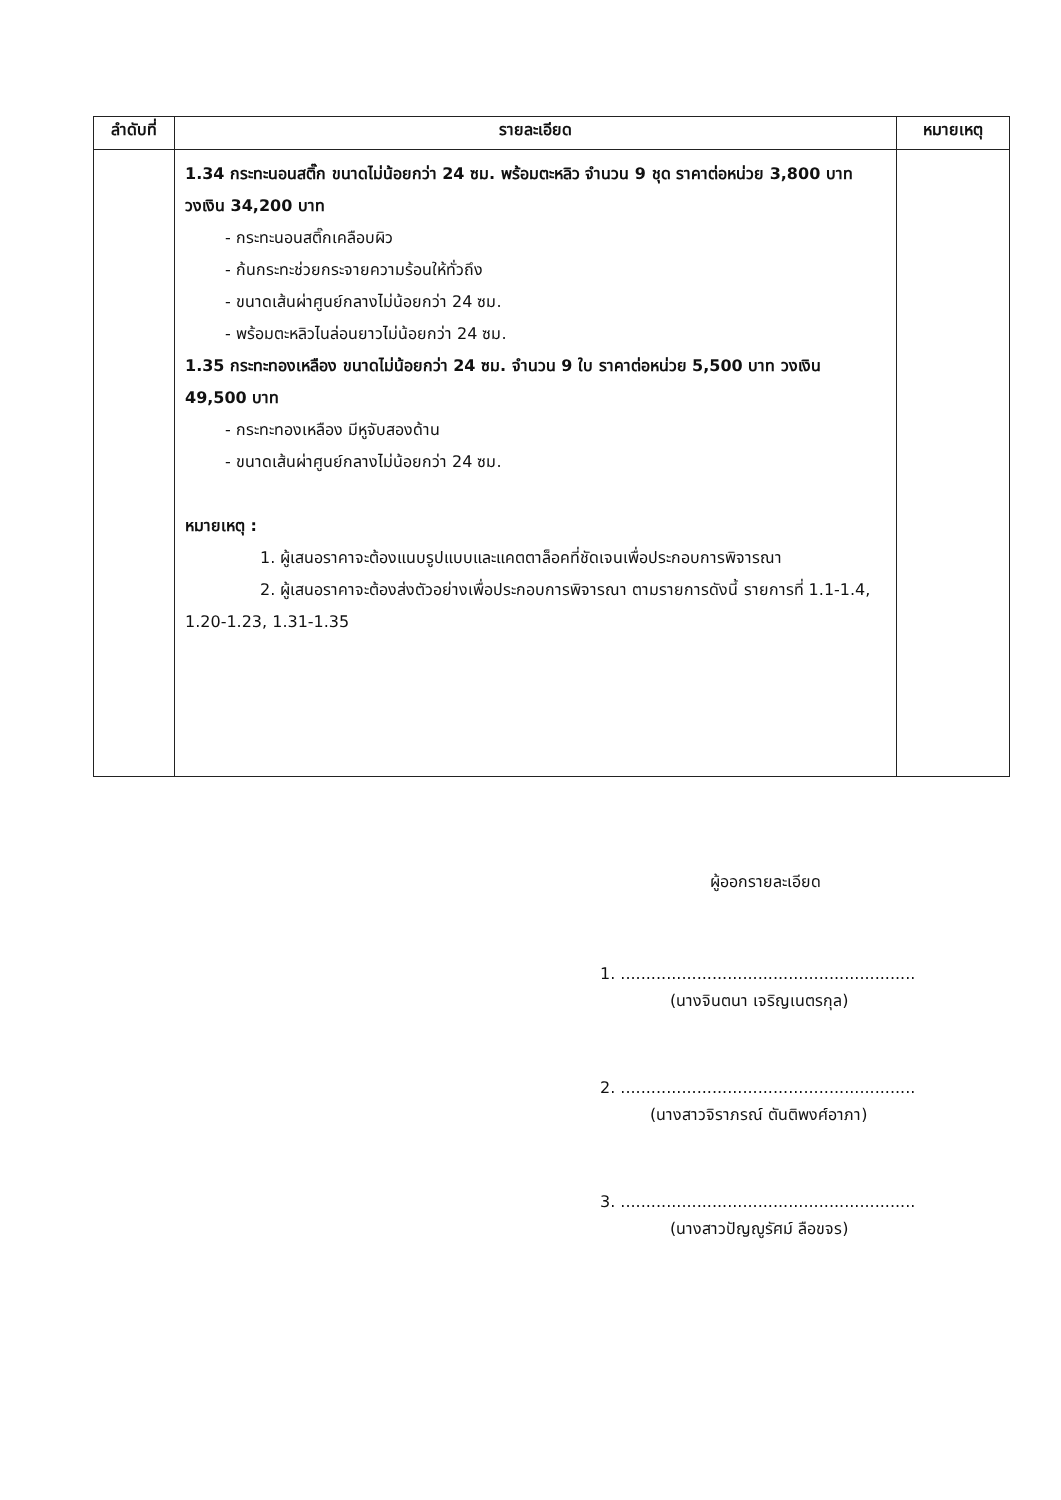| ลำดับที่ | รายละเอียด | หมายเหตุ |
| --- | --- | --- |
| | 1.34 กระทะนอนสติ๊ก ขนาดไม่น้อยกว่า 24 ซม. พร้อมตะหลิว จำนวน 9 ชุด ราคาต่อหน่วย 3,800 บาท วงเงิน 34,200 บาท - กระทะนอนสติ๊กเคลือบผิว - ก้นกระทะช่วยกระจายความร้อนให้ทั่วถึง - ขนาดเส้นผ่าศูนย์กลางไม่น้อยกว่า 24 ซม. - พร้อมตะหลิวไนล่อนยาวไม่น้อยกว่า 24 ซม. 1.35 กระทะทองเหลือง ขนาดไม่น้อยกว่า 24 ซม. จำนวน 9 ใบ ราคาต่อหน่วย 5,500 บาท วงเงิน 49,500 บาท - กระทะทองเหลือง มีหูจับสองด้าน - ขนาดเส้นผ่าศูนย์กลางไม่น้อยกว่า 24 ซม. หมายเหตุ : 1. ผู้เสนอราคาจะต้องแนบรูปแบบและแคตตาล็อคที่ชัดเจนเพื่อประกอบการพิจารณา 2. ผู้เสนอราคาจะต้องส่งตัวอย่างเพื่อประกอบการพิจารณา ตามรายการดังนี้ รายการที่ 1.1-1.4, 1.20-1.23, 1.31-1.35 | |
ผู้ออกรายละเอียด
1. ..........................................................
(นางจินตนา เจริญเนตรกุล)
2. ..........................................................
(นางสาวจิราภรณ์ ตันติพงศ์อาภา)
3. ..........................................................
(นางสาวปัญญูรัศม์ ลือขจร)